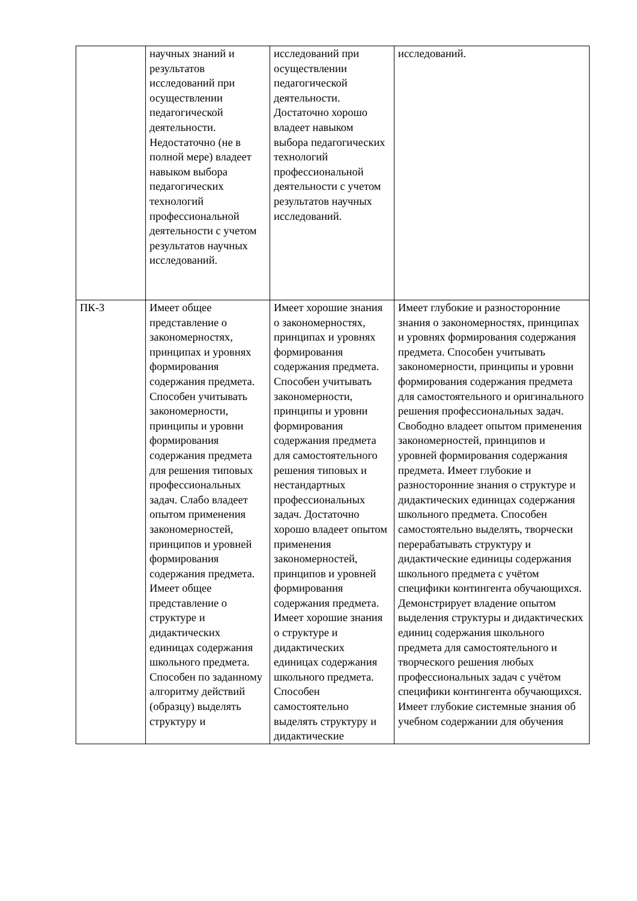| | научных знаний и результатов исследований при осуществлении педагогической деятельности. Недостаточно (не в полной мере) владеет навыком выбора педагогических технологий профессиональной деятельности с учетом результатов научных исследований. | исследований при осуществлении педагогической деятельности. Достаточно хорошо владеет навыком выбора педагогических технологий профессиональной деятельности с учетом результатов научных исследований. | исследований. |
| ПК-3 | Имеет общее представление о закономерностях, принципах и уровнях формирования содержания предмета. Способен учитывать закономерности, принципы и уровни формирования содержания предмета для решения типовых профессиональных задач. Слабо владеет опытом применения закономерностей, принципов и уровней формирования содержания предмета. Имеет общее представление о структуре и дидактических единицах содержания школьного предмета. Способен по заданному алгоритму действий (образцу) выделять структуру и | Имеет хорошие знания о закономерностях, принципах и уровнях формирования содержания предмета. Способен учитывать закономерности, принципы и уровни формирования содержания предмета для самостоятельного решения типовых и нестандартных профессиональных задач. Достаточно хорошо владеет опытом применения закономерностей, принципов и уровней формирования содержания предмета. Имеет хорошие знания о структуре и дидактических единицах содержания школьного предмета. Способен самостоятельно выделять структуру и дидактические | Имеет глубокие и разносторонние знания о закономерностях, принципах и уровнях формирования содержания предмета. Способен учитывать закономерности, принципы и уровни формирования содержания предмета для самостоятельного и оригинального решения профессиональных задач. Свободно владеет опытом применения закономерностей, принципов и уровней формирования содержания предмета. Имеет глубокие и разносторонние знания о структуре и дидактических единицах содержания школьного предмета. Способен самостоятельно выделять, творчески перерабатывать структуру и дидактические единицы содержания школьного предмета с учётом специфики контингента обучающихся. Демонстрирует владение опытом выделения структуры и дидактических единиц содержания школьного предмета для самостоятельного и творческого решения любых профессиональных задач с учётом специфики контингента обучающихся. Имеет глубокие системные знания об учебном содержании для обучения |